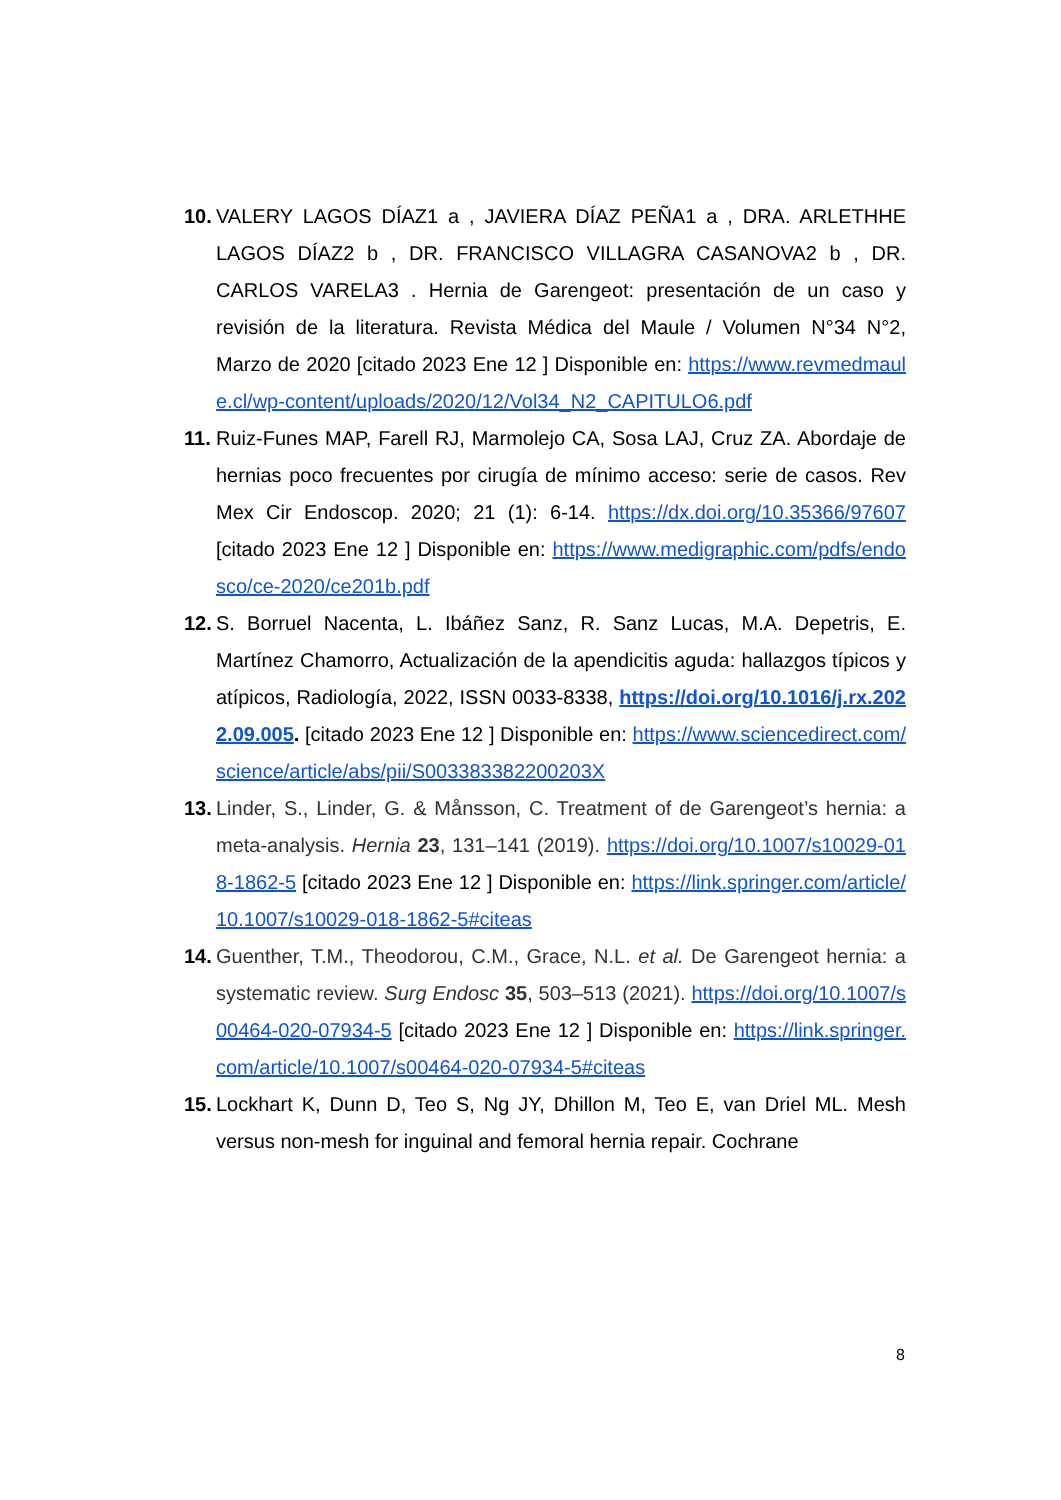10. VALERY LAGOS DÍAZ1 a , JAVIERA DÍAZ PEÑA1 a , DRA. ARLETHHE LAGOS DÍAZ2 b , DR. FRANCISCO VILLAGRA CASANOVA2 b , DR. CARLOS VARELA3 . Hernia de Garengeot: presentación de un caso y revisión de la literatura. Revista Médica del Maule / Volumen N°34 N°2, Marzo de 2020 [citado 2023 Ene 12 ] Disponible en: https://www.revmedmaule.cl/wp-content/uploads/2020/12/Vol34_N2_CAPITULO6.pdf
11. Ruiz-Funes MAP, Farell RJ, Marmolejo CA, Sosa LAJ, Cruz ZA. Abordaje de hernias poco frecuentes por cirugía de mínimo acceso: serie de casos. Rev Mex Cir Endoscop. 2020; 21 (1): 6-14. https://dx.doi.org/10.35366/97607 [citado 2023 Ene 12 ] Disponible en: https://www.medigraphic.com/pdfs/endosco/ce-2020/ce201b.pdf
12. S. Borruel Nacenta, L. Ibáñez Sanz, R. Sanz Lucas, M.A. Depetris, E. Martínez Chamorro, Actualización de la apendicitis aguda: hallazgos típicos y atípicos, Radiología, 2022, ISSN 0033-8338, https://doi.org/10.1016/j.rx.2022.09.005. [citado 2023 Ene 12 ] Disponible en: https://www.sciencedirect.com/science/article/abs/pii/S003383382200203X
13. Linder, S., Linder, G. & Månsson, C. Treatment of de Garengeot’s hernia: a meta-analysis. Hernia 23, 131–141 (2019). https://doi.org/10.1007/s10029-018-1862-5 [citado 2023 Ene 12 ] Disponible en: https://link.springer.com/article/10.1007/s10029-018-1862-5#citeas
14. Guenther, T.M., Theodorou, C.M., Grace, N.L. et al. De Garengeot hernia: a systematic review. Surg Endosc 35, 503–513 (2021). https://doi.org/10.1007/s00464-020-07934-5 [citado 2023 Ene 12 ] Disponible en: https://link.springer.com/article/10.1007/s00464-020-07934-5#citeas
15. Lockhart K, Dunn D, Teo S, Ng JY, Dhillon M, Teo E, van Driel ML. Mesh versus non-mesh for inguinal and femoral hernia repair. Cochrane
8